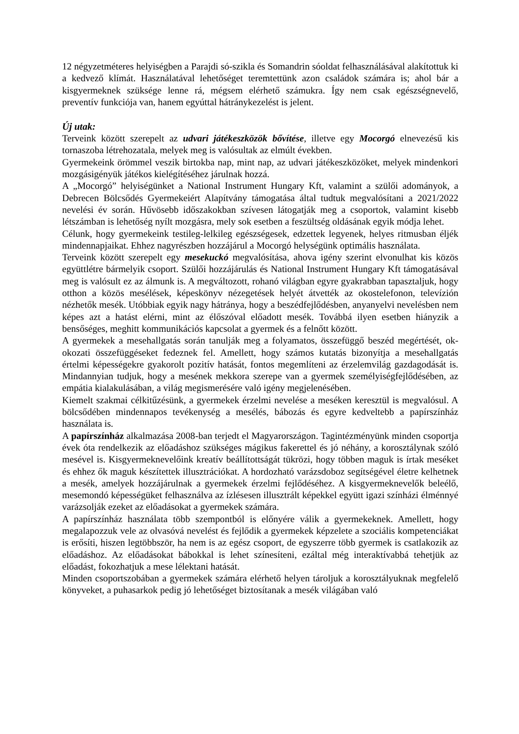12 négyzetméteres helyiségben a Parajdi só-szikla és Somandrin sóoldat felhasználásával alakítottuk ki a kedvező klímát. Használatával lehetőséget teremtettünk azon családok számára is; ahol bár a kisgyermeknek szüksége lenne rá, mégsem elérhető számukra. Így nem csak egészségnevelő, preventív funkciója van, hanem egyúttal hátránykezelést is jelent.
Új utak:
Terveink között szerepelt az udvari játékeszközök bővítése, illetve egy Mocorgó elnevezésű kis tornaszoba létrehozatala, melyek meg is valósultak az elmúlt években.
Gyermekeink örömmel veszik birtokba nap, mint nap, az udvari játékeszközöket, melyek mindenkori mozgásigényük játékos kielégítéséhez járulnak hozzá.
A „Mocorgó” helyiségünket a National Instrument Hungary Kft, valamint a szülői adományok, a Debrecen Bölcsődés Gyermekeiért Alapítvány támogatása által tudtuk megvalósítani a 2021/2022 nevelési év során. Hűvösebb időszakokban szívesen látogatják meg a csoportok, valamint kisebb létszámban is lehetőség nyílt mozgásra, mely sok esetben a feszültség oldásának egyik módja lehet.
Célunk, hogy gyermekeink testileg-lelkileg egészségesek, edzettek legyenek, helyes ritmusban éljék mindennapjaikat. Ehhez nagyrészben hozzájárul a Mocorgó helységünk optimális használata.
Terveink között szerepelt egy mesekuckó megvalósítása, ahova igény szerint elvonulhat kis közös együttlétre bármelyik csoport. Szülői hozzájárulás és National Instrument Hungary Kft támogatásával meg is valósult ez az álmunk is. A megváltozott, rohanó világban egyre gyakrabban tapasztaljuk, hogy otthon a közös mesélések, képeskönyv nézegetések helyét átvették az okostelefonon, televízión nézhetők mesék. Utóbbiak egyik nagy hátránya, hogy a beszédfejlődésben, anyanyelvi nevelésben nem képes azt a hatást elérni, mint az élőszóval előadott mesék. Továbbá ilyen esetben hiányzik a bensőséges, meghitt kommunikációs kapcsolat a gyermek és a felnőtt között.
A gyermekek a mesehallgatás során tanulják meg a folyamatos, összefüggő beszéd megértését, ok-okozati összefüggéseket fedeznek fel. Amellett, hogy számos kutatás bizonyítja a mesehallgatás értelmi képességekre gyakorolt pozitív hatását, fontos megemlíteni az érzelemvilág gazdagodását is. Mindannyian tudjuk, hogy a mesének mekkora szerepe van a gyermek személyiségfejlődésében, az empátia kialakulásában, a világ megismerésére való igény megjelenésében.
Kiemelt szakmai célkitűzésünk, a gyermekek érzelmi nevelése a meséken keresztül is megvalósul. A bölcsődében mindennapos tevékenység a mesélés, bábozás és egyre kedveltebb a papírszínház használata is.
A papírszínház alkalmazása 2008-ban terjedt el Magyarországon. Tagintézményünk minden csoportja évek óta rendelkezik az előadáshoz szükséges mágikus fakerettel és jó néhány, a korosztálynak szóló mesével is. Kisgyermeknevelőink kreatív beállítottságát tükrözi, hogy többen maguk is írtak meséket és ehhez ők maguk készítettek illusztrációkat. A hordozható varázsdoboz segítségével életre kelhetnek a mesék, amelyek hozzájárulnak a gyermekek érzelmi fejlődéséhez. A kisgyermeknevelők beleélő, mesemondó képességüket felhasználva az ízlésesen illusztrált képekkel együtt igazi színházi élménnyé varázsolják ezeket az előadásokat a gyermekek számára.
A papírszínház használata több szempontból is előnyére válik a gyermekeknek. Amellett, hogy megalapozzuk vele az olvasóvá nevelést és fejlődik a gyermekek képzelete a szociális kompetenciákat is erősíti, hiszen legtöbbször, ha nem is az egész csoport, de egyszerre több gyermek is csatlakozik az előadáshoz. Az előadásokat bábokkal is lehet színesíteni, ezáltal még interaktívabbá tehetjük az előadást, fokozhatjuk a mese lélektani hatását.
Minden csoportszobában a gyermekek számára elérhető helyen tároljuk a korosztályuknak megfelelő könyveket, a puhasarkok pedig jó lehetőséget biztosítanak a mesék világában való